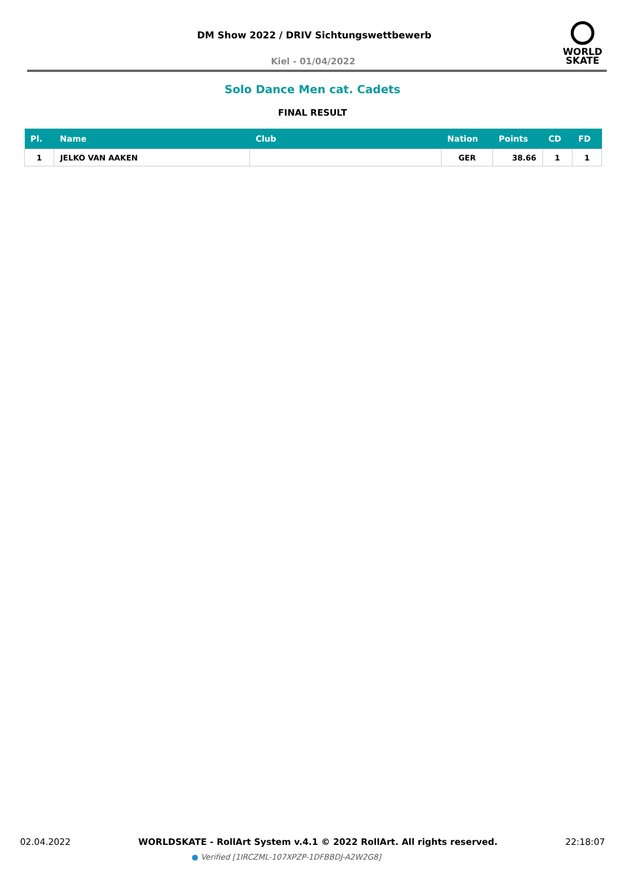DM Show 2022 / DRIV Sichtungswettbewerb
Kiel - 01/04/2022
WORLD
SKATE
Solo Dance Men cat. Cadets
FINAL RESULT
| Pl. | Name | Club | Nation | Points | CD | FD |
| --- | --- | --- | --- | --- | --- | --- |
| 1 | JELKO VAN AAKEN | | GER | 38.66 | 1 | 1 |
02.04.2022 WORLDSKATE - RollArt System v.4.1 © 2022 RollArt. All rights reserved. 22:18:07
● Verified [1IRCZML-107XPZP-1DFBBDJ-A2W2G8]